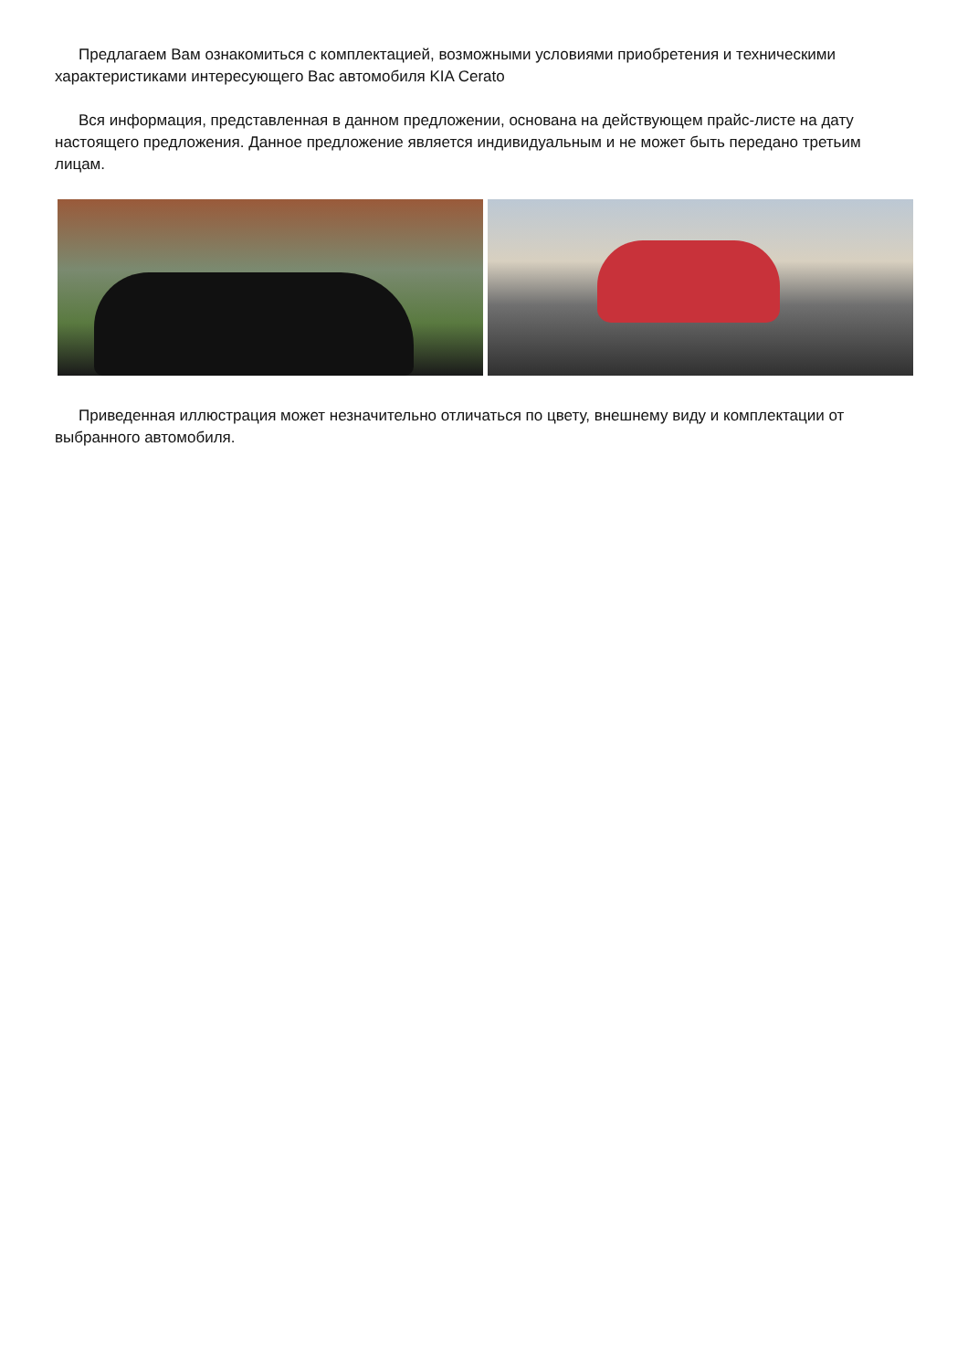Предлагаем Вам ознакомиться с комплектацией, возможными условиями приобретения и техническими характеристиками интересующего Вас автомобиля KIA Cerato
Вся информация, представленная в данном предложении, основана на действующем прайс-листе на дату настоящего предложения. Данное предложение является индивидуальным и не может быть передано третьим лицам.
Приведенная иллюстрация может незначительно отличаться по цвету, внешнему виду и комплектации от выбранного автомобиля.